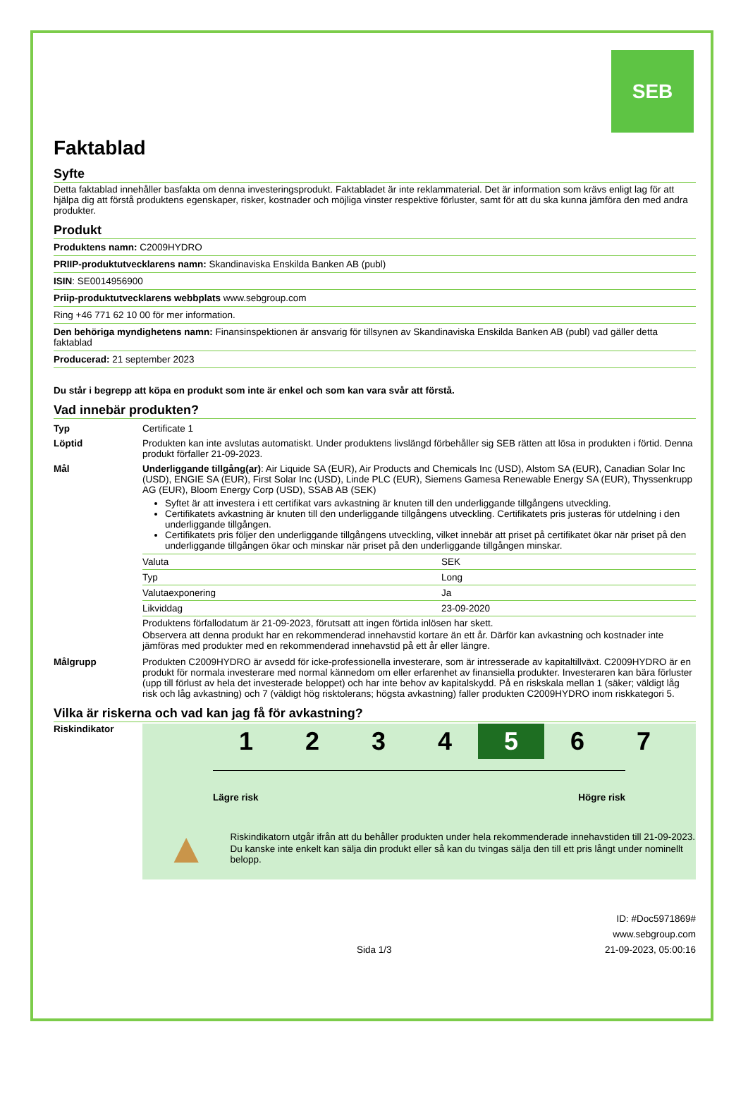SEB
Faktablad
Syfte
Detta faktablad innehåller basfakta om denna investeringsprodukt. Faktabladet är inte reklammaterial. Det är information som krävs enligt lag för att hjälpa dig att förstå produktens egenskaper, risker, kostnader och möjliga vinster respektive förluster, samt för att du ska kunna jämföra den med andra produkter.
Produkt
Produktens namn: C2009HYDRO
PRIIP-produktutvecklarens namn: Skandinaviska Enskilda Banken AB (publ)
ISIN: SE0014956900
Priip-produktutvecklarens webbplats www.sebgroup.com
Ring +46 771 62 10 00 för mer information.
Den behöriga myndighetens namn: Finansinspektionen är ansvarig för tillsynen av Skandinaviska Enskilda Banken AB (publ) vad gäller detta faktablad
Producerad: 21 september 2023
Du står i begrepp att köpa en produkt som inte är enkel och som kan vara svår att förstå.
Vad innebär produkten?
Typ
Certificate 1
Löptid
Produkten kan inte avslutas automatiskt. Under produktens livslängd förbehåller sig SEB rätten att lösa in produkten i förtid. Denna produkt förfaller 21-09-2023.
Mål
Underliggande tillgång(ar): Air Liquide SA (EUR), Air Products and Chemicals Inc (USD), Alstom SA (EUR), Canadian Solar Inc (USD), ENGIE SA (EUR), First Solar Inc (USD), Linde PLC (EUR), Siemens Gamesa Renewable Energy SA (EUR), Thyssenkrupp AG (EUR), Bloom Energy Corp (USD), SSAB AB (SEK)
Syftet är att investera i ett certifikat vars avkastning är knuten till den underliggande tillgångens utveckling.
Certifikatets avkastning är knuten till den underliggande tillgångens utveckling. Certifikatets pris justeras för utdelning i den underliggande tillgången.
Certifikatets pris följer den underliggande tillgångens utveckling, vilket innebär att priset på certifikatet ökar när priset på den underliggande tillgången ökar och minskar när priset på den underliggande tillgången minskar.
| Valuta | SEK |
| Typ | Long |
| Valutaexponering | Ja |
| Likviddag | 23-09-2020 |
Produktens förfallodatum är 21-09-2023, förutsatt att ingen förtida inlösen har skett.
Observera att denna produkt har en rekommenderad innehavstid kortare än ett år. Därför kan avkastning och kostnader inte jämföras med produkter med en rekommenderad innehavstid på ett år eller längre.
Målgrupp
Produkten C2009HYDRO är avsedd för icke-professionella investerare, som är intresserade av kapitaltillväxt. C2009HYDRO är en produkt för normala investerare med normal kännedom om eller erfarenhet av finansiella produkter. Investeraren kan bära förluster (upp till förlust av hela det investerade beloppet) och har inte behov av kapitalskydd. På en riskskala mellan 1 (säker; väldigt låg risk och låg avkastning) och 7 (väldigt hög risktolerans; högsta avkastning) faller produkten C2009HYDRO inom riskkategori 5.
Vilka är riskerna och vad kan jag få för avkastning?
Riskindikator
1 2 3 4 5 6 7
Lägre risk Högre risk
▲
Riskindikatorn utgår ifrån att du behåller produkten under hela rekommenderade innehavstiden till 21-09-2023.
Du kanske inte enkelt kan sälja din produkt eller så kan du tvingas sälja den till ett pris långt under nominellt belopp.
ID: #Doc5971869#
www.sebgroup.com
Sida 1/3 21-09-2023, 05:00:16